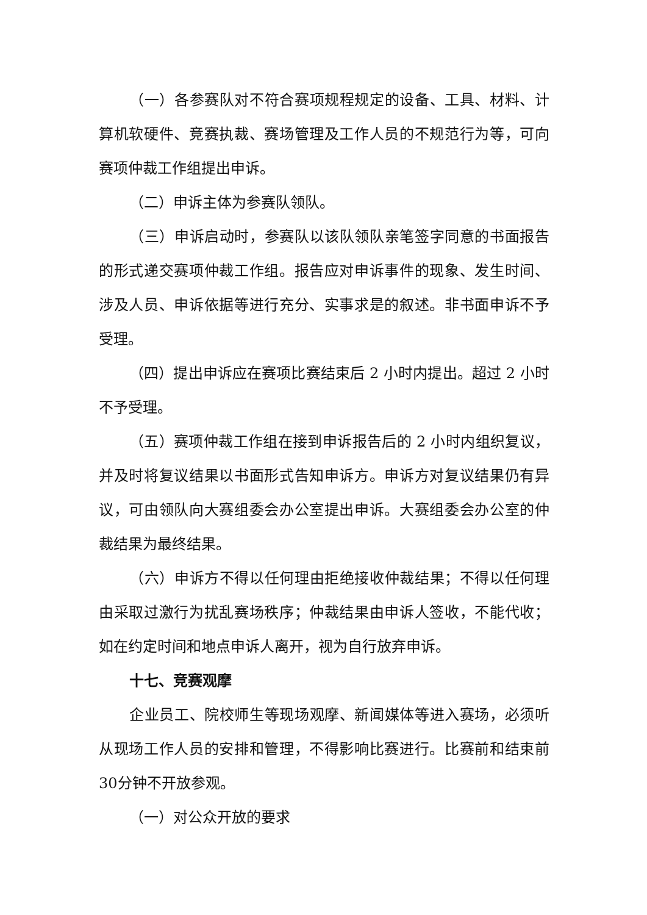（一）各参赛队对不符合赛项规程规定的设备、工具、材料、计算机软硬件、竞赛执裁、赛场管理及工作人员的不规范行为等，可向赛项仲裁工作组提出申诉。
（二）申诉主体为参赛队领队。
（三）申诉启动时，参赛队以该队领队亲笔签字同意的书面报告的形式递交赛项仲裁工作组。报告应对申诉事件的现象、发生时间、涉及人员、申诉依据等进行充分、实事求是的叙述。非书面申诉不予受理。
（四）提出申诉应在赛项比赛结束后 2 小时内提出。超过 2 小时不予受理。
（五）赛项仲裁工作组在接到申诉报告后的 2 小时内组织复议，并及时将复议结果以书面形式告知申诉方。申诉方对复议结果仍有异议，可由领队向大赛组委会办公室提出申诉。大赛组委会办公室的仲裁结果为最终结果。
（六）申诉方不得以任何理由拒绝接收仲裁结果；不得以任何理由采取过激行为扰乱赛场秩序；仲裁结果由申诉人签收，不能代收；如在约定时间和地点申诉人离开，视为自行放弃申诉。
十七、竞赛观摩
企业员工、院校师生等现场观摩、新闻媒体等进入赛场，必须听从现场工作人员的安排和管理，不得影响比赛进行。比赛前和结束前30分钟不开放参观。
（一）对公众开放的要求